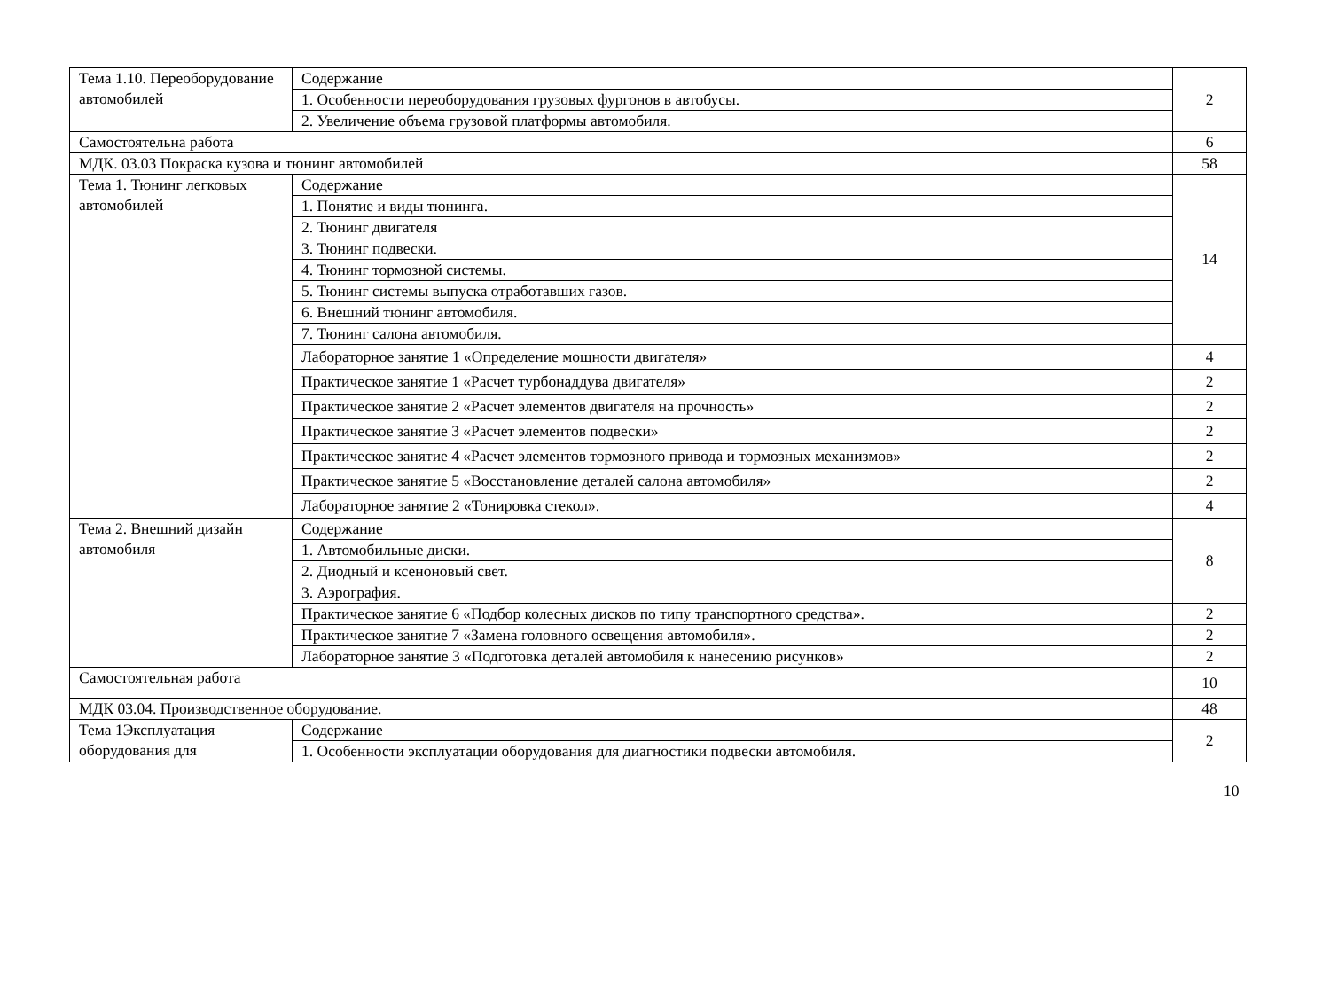| Тема 1.10. Переоборудование автомобилей | Содержание | 2 |
| | 1. Особенности переоборудования грузовых фургонов в автобусы. | |
| | 2. Увеличение объема грузовой платформы автомобиля. | |
| Самостоятельна работа | | 6 |
| МДК. 03.03 Покраска кузова и тюнинг автомобилей | | 58 |
| Тема 1. Тюнинг легковых автомобилей | Содержание | 14 |
| | 1. Понятие и виды тюнинга. | |
| | 2. Тюнинг двигателя | |
| | 3. Тюнинг подвески. | |
| | 4. Тюнинг тормозной системы. | |
| | 5. Тюнинг системы выпуска отработавших газов. | |
| | 6. Внешний тюнинг автомобиля. | |
| | 7. Тюнинг салона автомобиля. | |
| | Лабораторное занятие 1 «Определение мощности двигателя» | 4 |
| | Практическое занятие 1 «Расчет турбонаддува двигателя» | 2 |
| | Практическое занятие 2 «Расчет элементов двигателя на прочность» | 2 |
| | Практическое занятие 3 «Расчет элементов подвески» | 2 |
| | Практическое занятие 4 «Расчет элементов тормозного привода и тормозных механизмов» | 2 |
| | Практическое занятие 5 «Восстановление деталей салона автомобиля» | 2 |
| | Лабораторное занятие 2 «Тонировка стекол». | 4 |
| Тема 2. Внешний дизайн автомобиля | Содержание | 8 |
| | 1. Автомобильные диски. | |
| | 2. Диодный и ксеноновый свет. | |
| | 3. Аэрография. | |
| | Практическое занятие 6 «Подбор колесных дисков по типу транспортного средства». | 2 |
| | Практическое занятие 7 «Замена головного освещения автомобиля». | 2 |
| | Лабораторное занятие 3 «Подготовка деталей автомобиля к нанесению рисунков» | 2 |
| Самостоятельная работа | | 10 |
| МДК 03.04. Производственное оборудование. | | 48 |
| Тема 1Эксплуатация оборудования для | Содержание | 2 |
| | 1. Особенности эксплуатации оборудования для диагностики подвески автомобиля. | |
10